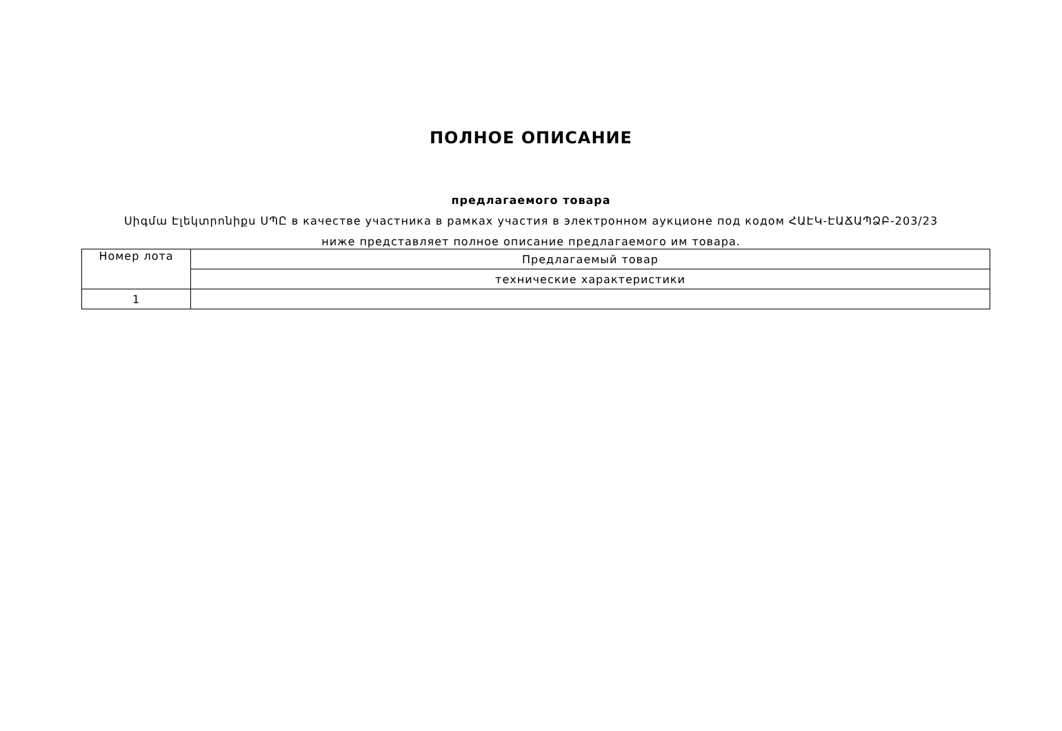ПОЛНОЕ ОПИСАНИЕ
предлагаемого товара
Սիգմա Էլեկտրոնիքս ՍՊԸ в качестве участника в рамках участия в электронном аукционе под кодом ՀԱԷԿ-ԷԱՃԱՊՁԲ-203/23
ниже представляет полное описание предлагаемого им товара.
| Номер лота | Предлагаемый товар |
| --- | --- |
| | технические характеристики |
| 1 | |